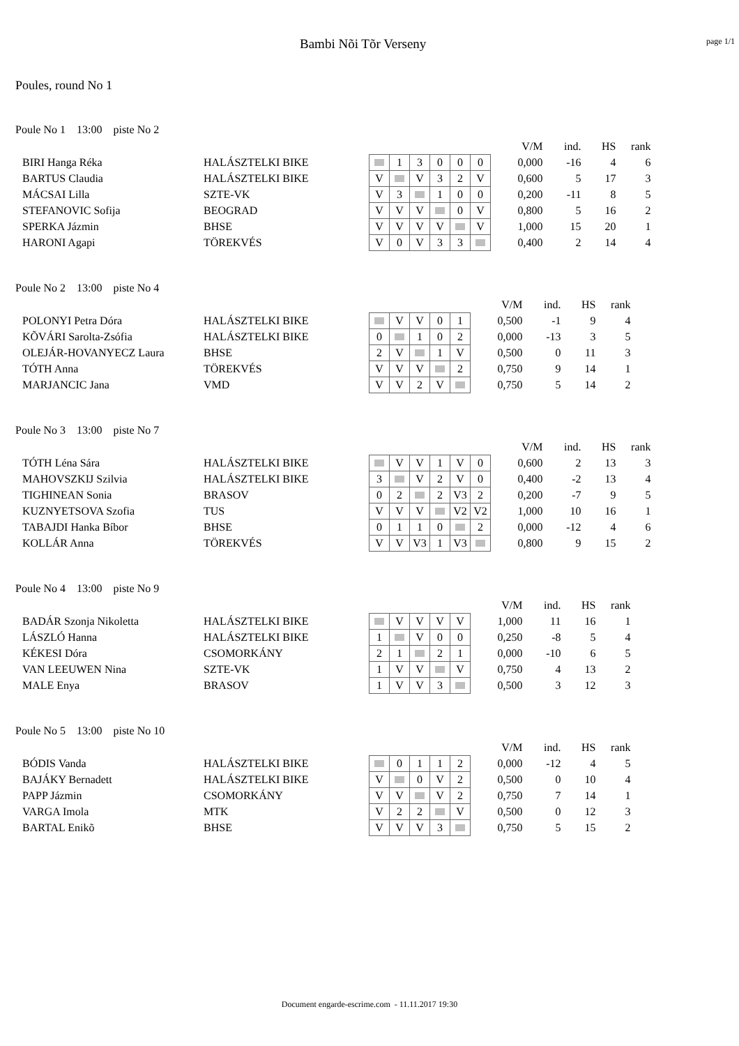Bambi Nõi Tõr Verseny
page 1/1
Poules, round No 1
Poule No 1 13:00 piste No 2
| | | | | | | | | | V/M | ind. | HS | rank |
| BIRI Hanga Réka | HALÁSZTELKI BIKE | | 1 | 3 | 0 | 0 | 0 | | 0,000 | -16 | 4 | 6 |
| BARTUS Claudia | HALÁSZTELKI BIKE | V | | V | 3 | 2 | V | | 0,600 | 5 | 17 | 3 |
| MÁCSAI Lilla | SZTE-VK | V | 3 | | 1 | 0 | 0 | | 0,200 | -11 | 8 | 5 |
| STEFANOVIC Sofija | BEOGRAD | V | V | V | | 0 | V | | 0,800 | 5 | 16 | 2 |
| SPERKA Jázmin | BHSE | V | V | V | V | | V | | 1,000 | 15 | 20 | 1 |
| HARONI Agapi | TÖREKVÉS | V | 0 | V | 3 | 3 | | | 0,400 | 2 | 14 | 4 |
Poule No 2 13:00 piste No 4
| | | | | | | | | V/M | ind. | HS | rank |
| POLONYI Petra Dóra | HALÁSZTELKI BIKE | | V | V | 0 | 1 | | 0,500 | -1 | 9 | 4 |
| KÕVÁRI Sarolta-Zsófia | HALÁSZTELKI BIKE | 0 | | 1 | 0 | 2 | | 0,000 | -13 | 3 | 5 |
| OLEJÁR-HOVANYECZ Laura | BHSE | 2 | V | | 1 | V | | 0,500 | 0 | 11 | 3 |
| TÓTH Anna | TÖREKVÉS | V | V | V | | 2 | | 0,750 | 9 | 14 | 1 |
| MARJANCIC Jana | VMD | V | V | 2 | V | | | 0,750 | 5 | 14 | 2 |
Poule No 3 13:00 piste No 7
| | | | | | | | | | V/M | ind. | HS | rank |
| TÓTH Léna Sára | HALÁSZTELKI BIKE | | V | V | 1 | V | 0 | | 0,600 | 2 | 13 | 3 |
| MAHOVSZKIJ Szilvia | HALÁSZTELKI BIKE | 3 | | V | 2 | V | 0 | | 0,400 | -2 | 13 | 4 |
| TIGHINEAN Sonia | BRASOV | 0 | 2 | | 2 | V3 | 2 | | 0,200 | -7 | 9 | 5 |
| KUZNYETSOVA Szofia | TUS | V | V | V | | V2 | V2 | | 1,000 | 10 | 16 | 1 |
| TABAJDI Hanka Bíbor | BHSE | 0 | 1 | 1 | 0 | | 2 | | 0,000 | -12 | 4 | 6 |
| KOLLÁR Anna | TÖREKVÉS | V | V | V3 | 1 | V3 | | | 0,800 | 9 | 15 | 2 |
Poule No 4 13:00 piste No 9
| | | | | | | | | V/M | ind. | HS | rank |
| BADÁR Szonja Nikoletta | HALÁSZTELKI BIKE | | V | V | V | V | | 1,000 | 11 | 16 | 1 |
| LÁSZLÓ Hanna | HALÁSZTELKI BIKE | 1 | | V | 0 | 0 | | 0,250 | -8 | 5 | 4 |
| KÉKESI Dóra | CSOMORKÁNY | 2 | 1 | | 2 | 1 | | 0,000 | -10 | 6 | 5 |
| VAN LEEUWEN Nina | SZTE-VK | 1 | V | V | | V | | 0,750 | 4 | 13 | 2 |
| MALE Enya | BRASOV | 1 | V | V | 3 | | | 0,500 | 3 | 12 | 3 |
Poule No 5 13:00 piste No 10
| | | | | | | | | V/M | ind. | HS | rank |
| BÓDIS Vanda | HALÁSZTELKI BIKE | | 0 | 1 | 1 | 2 | | 0,000 | -12 | 4 | 5 |
| BAJÁKY Bernadett | HALÁSZTELKI BIKE | V | | 0 | V | 2 | | 0,500 | 0 | 10 | 4 |
| PAPP Jázmin | CSOMORKÁNY | V | V | | V | 2 | | 0,750 | 7 | 14 | 1 |
| VARGA Imola | MTK | V | 2 | 2 | | V | | 0,500 | 0 | 12 | 3 |
| BARTAL Enikõ | BHSE | V | V | V | 3 | | | 0,750 | 5 | 15 | 2 |
Document engarde-escrime.com - 11.11.2017 19:30